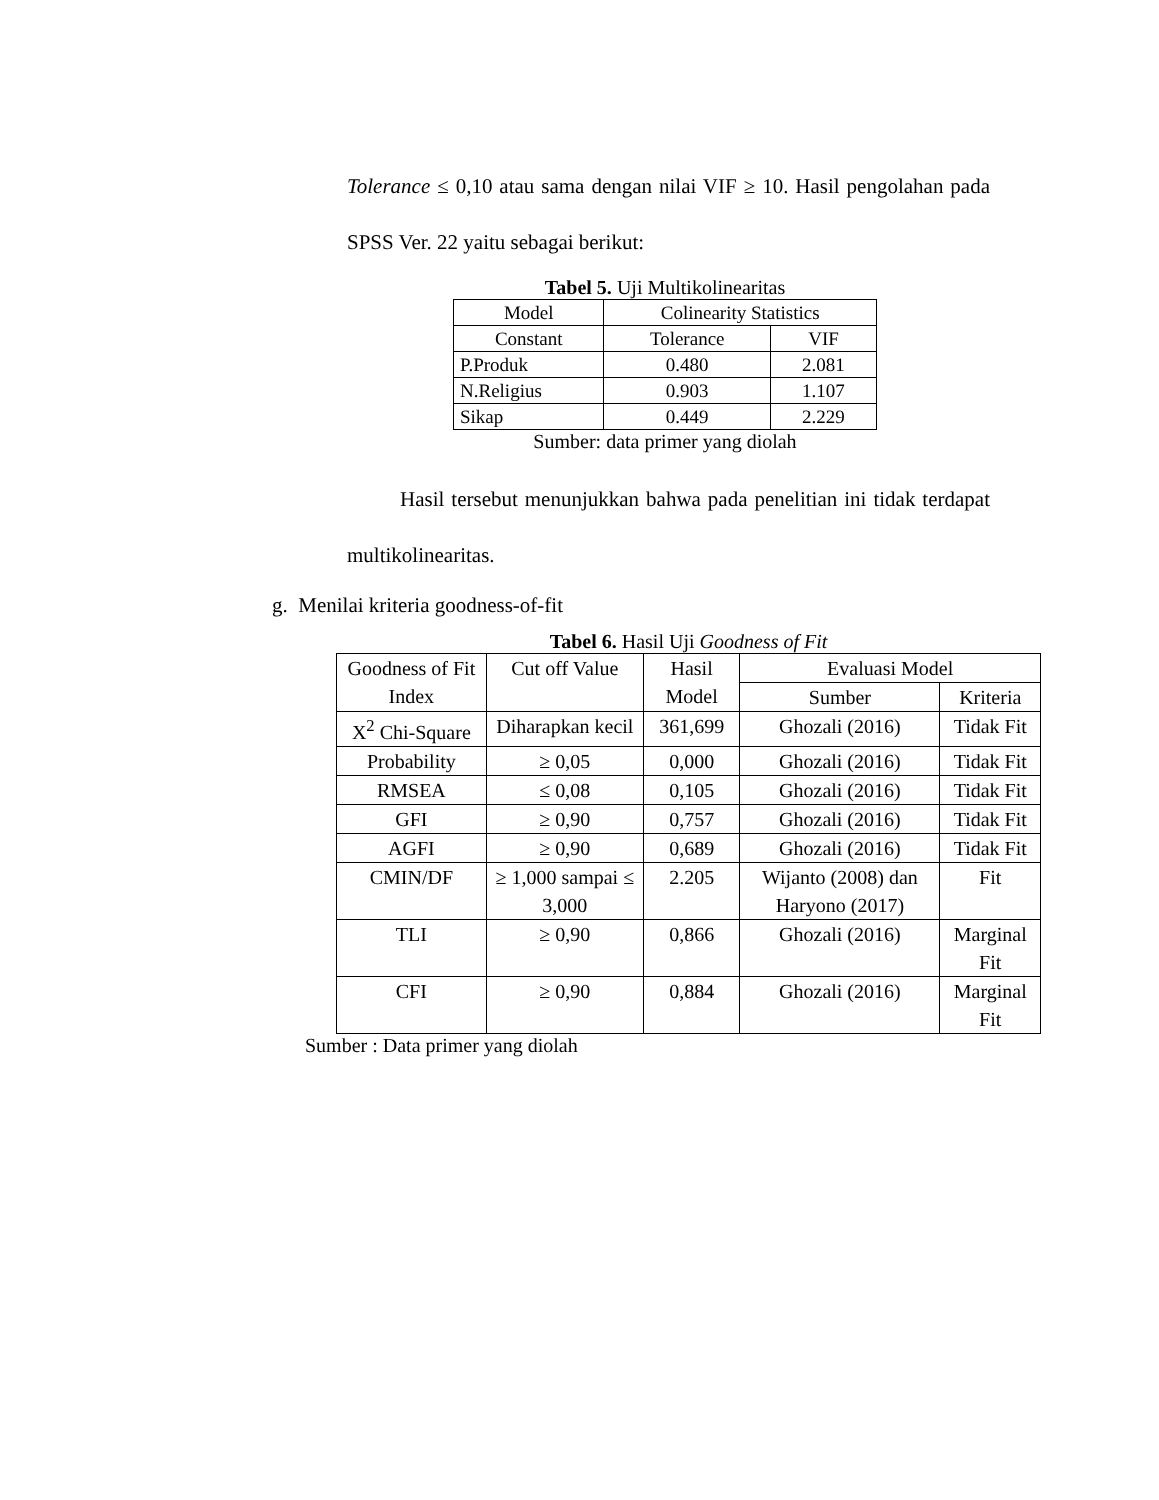Tolerance ≤ 0,10 atau sama dengan nilai VIF ≥ 10. Hasil pengolahan pada SPSS Ver. 22 yaitu sebagai berikut:
Tabel 5. Uji Multikolinearitas
| Model | Colinearity Statistics | |
| --- | --- | --- |
| Constant | Tolerance | VIF |
| P.Produk | 0.480 | 2.081 |
| N.Religius | 0.903 | 1.107 |
| Sikap | 0.449 | 2.229 |
Sumber: data primer yang diolah
Hasil tersebut menunjukkan bahwa pada penelitian ini tidak terdapat multikolinearitas.
g. Menilai kriteria goodness-of-fit
Tabel 6. Hasil Uji Goodness of Fit
| Goodness of Fit Index | Cut off Value | Hasil Model | Evaluasi Model | |
| --- | --- | --- | --- | --- |
| | | | Sumber | Kriteria |
| X<sup>2</sup> Chi-Square | Diharapkan kecil | 361,699 | Ghozali (2016) | Tidak Fit |
| Probability | ≥ 0,05 | 0,000 | Ghozali (2016) | Tidak Fit |
| RMSEA | ≤ 0,08 | 0,105 | Ghozali (2016) | Tidak Fit |
| GFI | ≥ 0,90 | 0,757 | Ghozali (2016) | Tidak Fit |
| AGFI | ≥ 0,90 | 0,689 | Ghozali (2016) | Tidak Fit |
| CMIN/DF | ≥ 1,000 sampai ≤ 3,000 | 2.205 | Wijanto (2008) dan Haryono (2017) | Fit |
| TLI | ≥ 0,90 | 0,866 | Ghozali (2016) | Marginal Fit |
| CFI | ≥ 0,90 | 0,884 | Ghozali (2016) | Marginal Fit |
Sumber : Data primer yang diolah